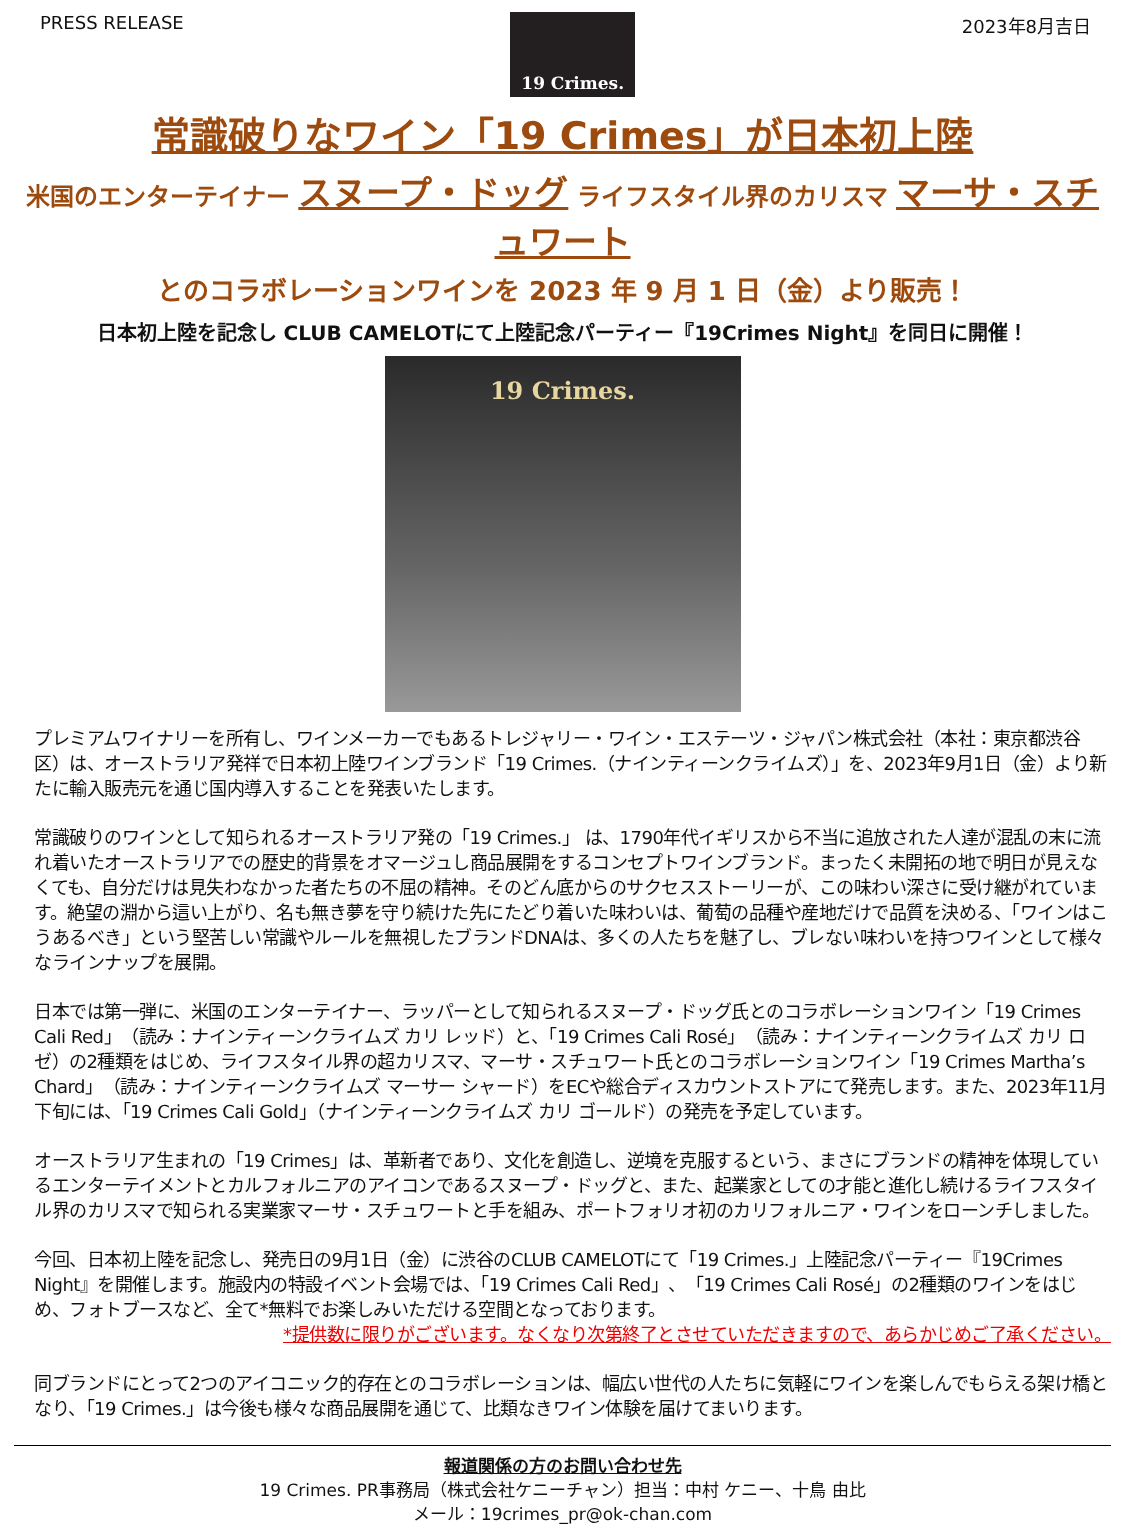PRESS RELEASE
19 Crimes.
2023年8月吉日
常識破りなワイン「19 Crimes」が日本初上陸
米国のエンターテイナー スヌープ・ドッグ ライフスタイル界のカリスマ マーサ・スチュワート
とのコラボレーションワインを 2023 年 9 月 1 日（金）より販売！
日本初上陸を記念し CLUB CAMELOTにて上陸記念パーティー『19Crimes Night』を同日に開催！
19 Crimes.
プレミアムワイナリーを所有し、ワインメーカーでもあるトレジャリー・ワイン・エステーツ・ジャパン株式会社（本社：東京都渋谷区）は、オーストラリア発祥で日本初上陸ワインブランド「19 Crimes.（ナインティーンクライムズ）」を、2023年9月1日（金）より新たに輸入販売元を通じ国内導入することを発表いたします。
常識破りのワインとして知られるオーストラリア発の「19 Crimes.」 は、1790年代イギリスから不当に追放された人達が混乱の末に流れ着いたオーストラリアでの歴史的背景をオマージュし商品展開をするコンセプトワインブランド。まったく未開拓の地で明日が見えなくても、自分だけは見失わなかった者たちの不屈の精神。そのどん底からのサクセスストーリーが、この味わい深さに受け継がれています。絶望の淵から這い上がり、名も無き夢を守り続けた先にたどり着いた味わいは、葡萄の品種や産地だけで品質を決める、「ワインはこうあるべき」という堅苦しい常識やルールを無視したブランドDNAは、多くの人たちを魅了し、ブレない味わいを持つワインとして様々なラインナップを展開。
日本では第一弾に、米国のエンターテイナー、ラッパーとして知られるスヌープ・ドッグ氏とのコラボレーションワイン「19 Crimes Cali Red」（読み：ナインティーンクライムズ カリ レッド）と、「19 Crimes Cali Rosé」（読み：ナインティーンクライムズ カリ ロゼ）の2種類をはじめ、ライフスタイル界の超カリスマ、マーサ・スチュワート氏とのコラボレーションワイン「19 Crimes Martha’s Chard」（読み：ナインティーンクライムズ マーサー シャード）をECや総合ディスカウントストアにて発売します。また、2023年11月下旬には、「19 Crimes Cali Gold」（ナインティーンクライムズ カリ ゴールド）の発売を予定しています。
オーストラリア生まれの「19 Crimes」は、革新者であり、文化を創造し、逆境を克服するという、まさにブランドの精神を体現しているエンターテイメントとカルフォルニアのアイコンであるスヌープ・ドッグと、また、起業家としての才能と進化し続けるライフスタイル界のカリスマで知られる実業家マーサ・スチュワートと手を組み、ポートフォリオ初のカリフォルニア・ワインをローンチしました。
今回、日本初上陸を記念し、発売日の9月1日（金）に渋谷のCLUB CAMELOTにて「19 Crimes.」上陸記念パーティー『19Crimes Night』を開催します。施設内の特設イベント会場では、「19 Crimes Cali Red」、「19 Crimes Cali Rosé」の2種類のワインをはじめ、フォトブースなど、全て*無料でお楽しみいただける空間となっております。
*提供数に限りがございます。なくなり次第終了とさせていただきますので、あらかじめご了承ください。
同ブランドにとって2つのアイコニック的存在とのコラボレーションは、幅広い世代の人たちに気軽にワインを楽しんでもらえる架け橋となり、「19 Crimes.」は今後も様々な商品展開を通じて、比類なきワイン体験を届けてまいります。
報道関係の方のお問い合わせ先
19 Crimes. PR事務局（株式会社ケニーチャン）担当：中村 ケニー、十鳥 由比
メール：19crimes_pr@ok-chan.com